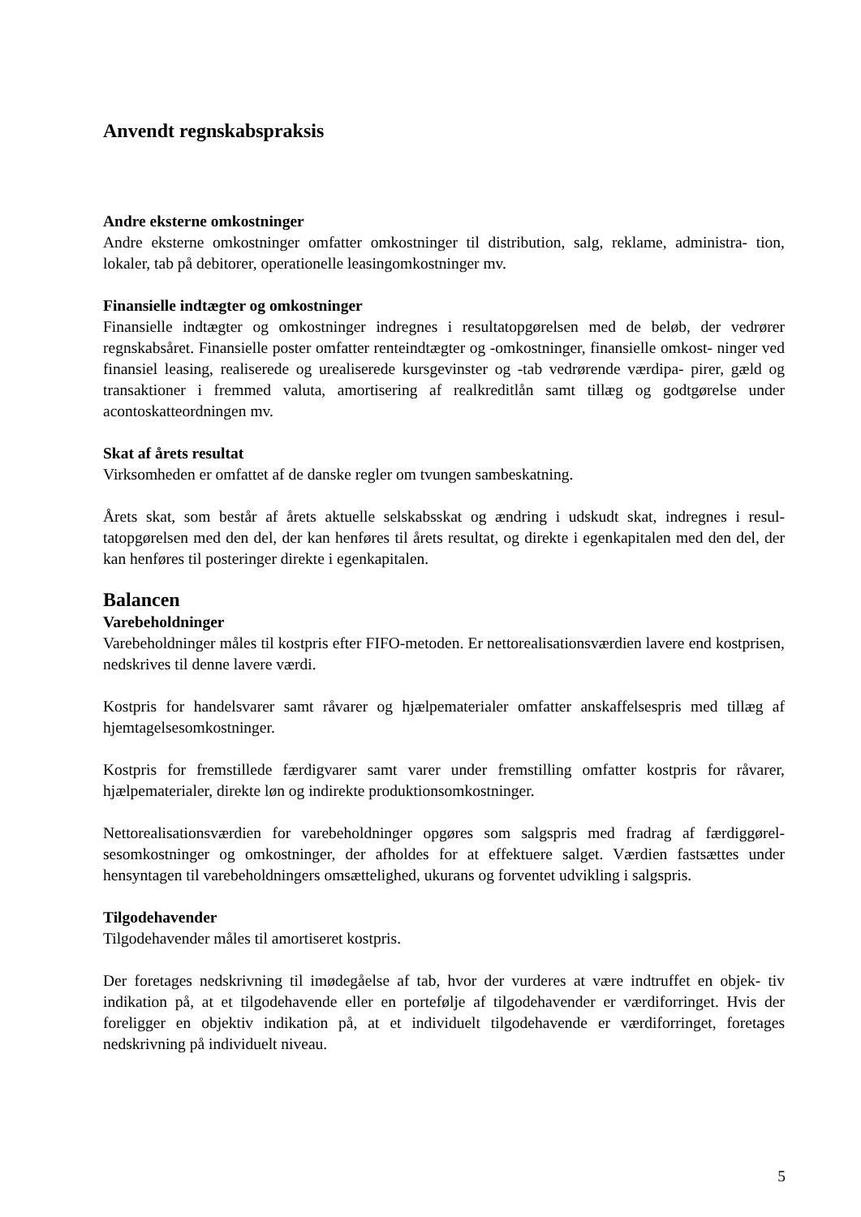Anvendt regnskabspraksis
Andre eksterne omkostninger
Andre eksterne omkostninger omfatter omkostninger til distribution, salg, reklame, administra- tion, lokaler, tab på debitorer, operationelle leasingomkostninger mv.
Finansielle indtægter og omkostninger
Finansielle indtægter og omkostninger indregnes i resultatopgørelsen med de beløb, der vedrører regnskabsåret. Finansielle poster omfatter renteindtægter og -omkostninger, finansielle omkost- ninger ved finansiel leasing, realiserede og urealiserede kursgevinster og -tab vedrørende værdipa- pirer, gæld og transaktioner i fremmed valuta, amortisering af realkreditlån samt tillæg og godtgørelse under acontoskatteordningen mv.
Skat af årets resultat
Virksomheden er omfattet af de danske regler om tvungen sambeskatning.
Årets skat, som består af årets aktuelle selskabsskat og ændring i udskudt skat, indregnes i resul- tatopgørelsen med den del, der kan henføres til årets resultat, og direkte i egenkapitalen med den del, der kan henføres til posteringer direkte i egenkapitalen.
Balancen
Varebeholdninger
Varebeholdninger måles til kostpris efter FIFO-metoden. Er nettorealisationsværdien lavere end kostprisen, nedskrives til denne lavere værdi.
Kostpris for handelsvarer samt råvarer og hjælpematerialer omfatter anskaffelsespris med tillæg af hjemtagelsesomkostninger.
Kostpris for fremstillede færdigvarer samt varer under fremstilling omfatter kostpris for råvarer, hjælpematerialer, direkte løn og indirekte produktionsomkostninger.
Nettorealisationsværdien for varebeholdninger opgøres som salgspris med fradrag af færdiggørel- sesomkostninger og omkostninger, der afholdes for at effektuere salget. Værdien fastsættes under hensyntagen til varebeholdningers omsættelighed, ukurans og forventet udvikling i salgspris.
Tilgodehavender
Tilgodehavender måles til amortiseret kostpris.
Der foretages nedskrivning til imødegåelse af tab, hvor der vurderes at være indtruffet en objek- tiv indikation på, at et tilgodehavende eller en portefølje af tilgodehavender er værdiforringet. Hvis der foreligger en objektiv indikation på, at et individuelt tilgodehavende er værdiforringet, foretages nedskrivning på individuelt niveau.
5